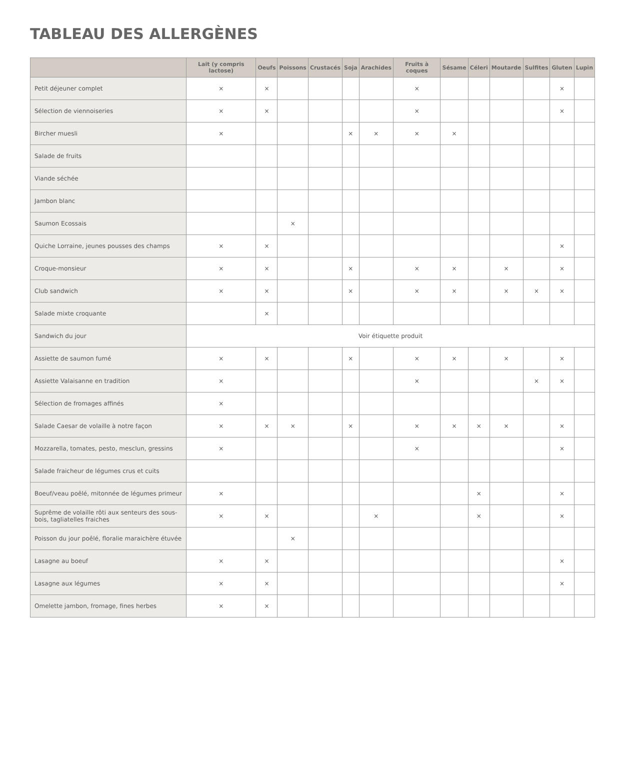TABLEAU DES ALLERGÈNES
| | Lait (y compris lactose) | Oeufs | Poissons | Crustacés | Soja | Arachides | Fruits à coques | Sésame | Céleri | Moutarde | Sulfites | Gluten | Lupin |
| --- | --- | --- | --- | --- | --- | --- | --- | --- | --- | --- | --- | --- | --- |
| Petit déjeuner complet | × | × | | | | | × | | | | | × | |
| Sélection de viennoiseries | × | × | | | | | × | | | | | × | |
| Bircher muesli | × | | | | × | × | × | × | | | | | |
| Salade de fruits | | | | | | | | | | | | | |
| Viande séchée | | | | | | | | | | | | | |
| Jambon blanc | | | | | | | | | | | | | |
| Saumon Ecossais | | | × | | | | | | | | | | |
| Quiche Lorraine, jeunes pousses des champs | × | × | | | | | | | | | | × | |
| Croque-monsieur | × | × | | | × | | × | × | | × | | × | |
| Club sandwich | × | × | | | × | | × | × | | × | × | × | |
| Salade mixte croquante | | × | | | | | | | | | | | |
| Sandwich du jour | Voir étiquette produit | | | | | | | | | | | | |
| Assiette de saumon fumé | × | × | | | × | | × | × | | × | | × | |
| Assiette Valaisanne en tradition | × | | | | | | × | | | | × | × | |
| Sélection de fromages affinés | × | | | | | | | | | | | | |
| Salade Caesar de volaille à notre façon | × | × | × | | × | | × | × | × | × | | × | |
| Mozzarella, tomates, pesto, mesclun, gressins | × | | | | | | × | | | | | × | |
| Salade fraicheur de légumes crus et cuits | | | | | | | | | | | | | |
| Boeuf/veau poêlé, mitonnée de légumes primeur | × | | | | | | | | × | | | × | |
| Suprême de volaille rôti aux senteurs des sous-bois, tagliatelles fraiches | × | × | | | | × | | | × | | | × | |
| Poisson du jour poêlé, floralie maraichère étuvée | | | × | | | | | | | | | | |
| Lasagne au boeuf | × | × | | | | | | | | | | × | |
| Lasagne aux légumes | × | × | | | | | | | | | | × | |
| Omelette jambon, fromage, fines herbes | × | × | | | | | | | | | | | |